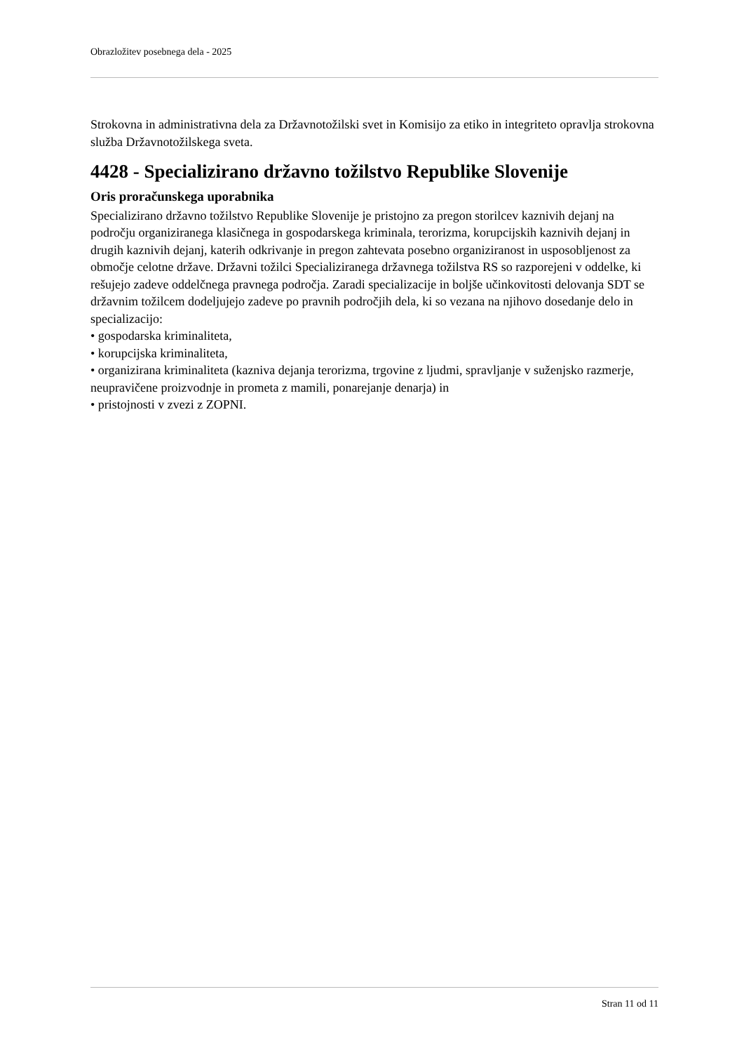Obrazložitev posebnega dela - 2025
Strokovna in administrativna dela za Državnotožilski svet in Komisijo za etiko in integriteto opravlja strokovna služba Državnotožilskega sveta.
4428 - Specializirano državno tožilstvo Republike Slovenije
Oris proračunskega uporabnika
Specializirano državno tožilstvo Republike Slovenije je pristojno za pregon storilcev kaznivih dejanj na področju organiziranega klasičnega in gospodarskega kriminala, terorizma, korupcijskih kaznivih dejanj in drugih kaznivih dejanj, katerih odkrivanje in pregon zahtevata posebno organiziranost in usposobljenost za območje celotne države. Državni tožilci Specializiranega državnega tožilstva RS so razporejeni v oddelke, ki rešujejo zadeve oddelčnega pravnega področja. Zaradi specializacije in boljše učinkovitosti delovanja SDT se državnim tožilcem dodeljujejo zadeve po pravnih področjih dela, ki so vezana na njihovo dosedanje delo in specializacijo:
• gospodarska kriminaliteta,
• korupcijska kriminaliteta,
• organizirana kriminaliteta (kazniva dejanja terorizma, trgovine z ljudmi, spravljanje v suženjsko razmerje, neupravičene proizvodnje in prometa z mamili, ponarejanje denarja) in
• pristojnosti v zvezi z ZOPNI.
Stran 11 od 11